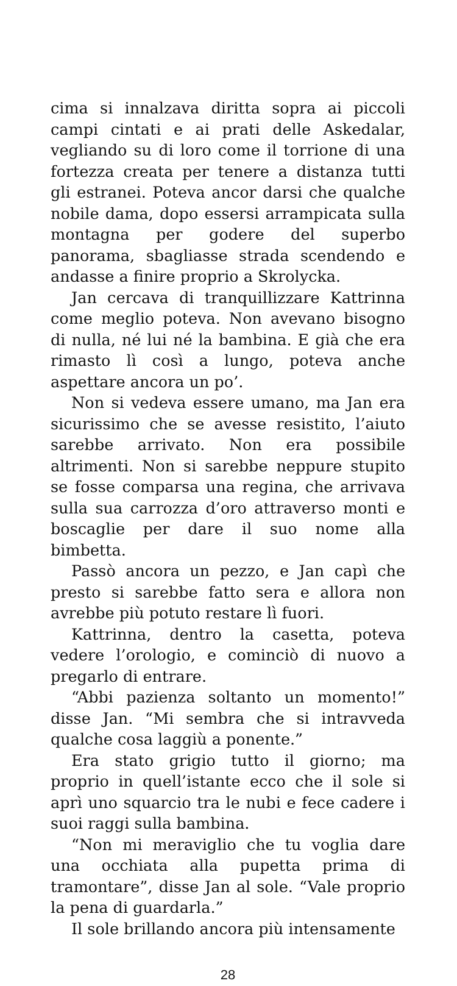cima si innalzava diritta sopra ai piccoli campi cintati e ai prati delle Askedalar, vegliando su di loro come il torrione di una fortezza creata per tenere a distanza tutti gli estranei. Poteva ancor darsi che qualche nobile dama, dopo essersi arrampicata sulla montagna per godere del superbo panorama, sbagliasse strada scendendo e andasse a finire proprio a Skrolycka.
Jan cercava di tranquillizzare Kattrinna come meglio poteva. Non avevano bisogno di nulla, né lui né la bambina. E già che era rimasto lì così a lungo, poteva anche aspettare ancora un po’.
Non si vedeva essere umano, ma Jan era sicurissimo che se avesse resistito, l’aiuto sarebbe arrivato. Non era possibile altrimenti. Non si sarebbe neppure stupito se fosse comparsa una regina, che arrivava sulla sua carrozza d’oro attraverso monti e boscaglie per dare il suo nome alla bimbetta.
Passò ancora un pezzo, e Jan capì che presto si sarebbe fatto sera e allora non avrebbe più potuto restare lì fuori.
Kattrinna, dentro la casetta, poteva vedere l’orologio, e cominciò di nuovo a pregarlo di entrare.
“Abbi pazienza soltanto un momento!” disse Jan. “Mi sembra che si intravveda qualche cosa laggiù a ponente.”
Era stato grigio tutto il giorno; ma proprio in quell’istante ecco che il sole si aprì uno squarcio tra le nubi e fece cadere i suoi raggi sulla bambina.
“Non mi meraviglio che tu voglia dare una occhiata alla pupetta prima di tramontare”, disse Jan al sole. “Vale proprio la pena di guardarla.”
Il sole brillando ancora più intensamente
28